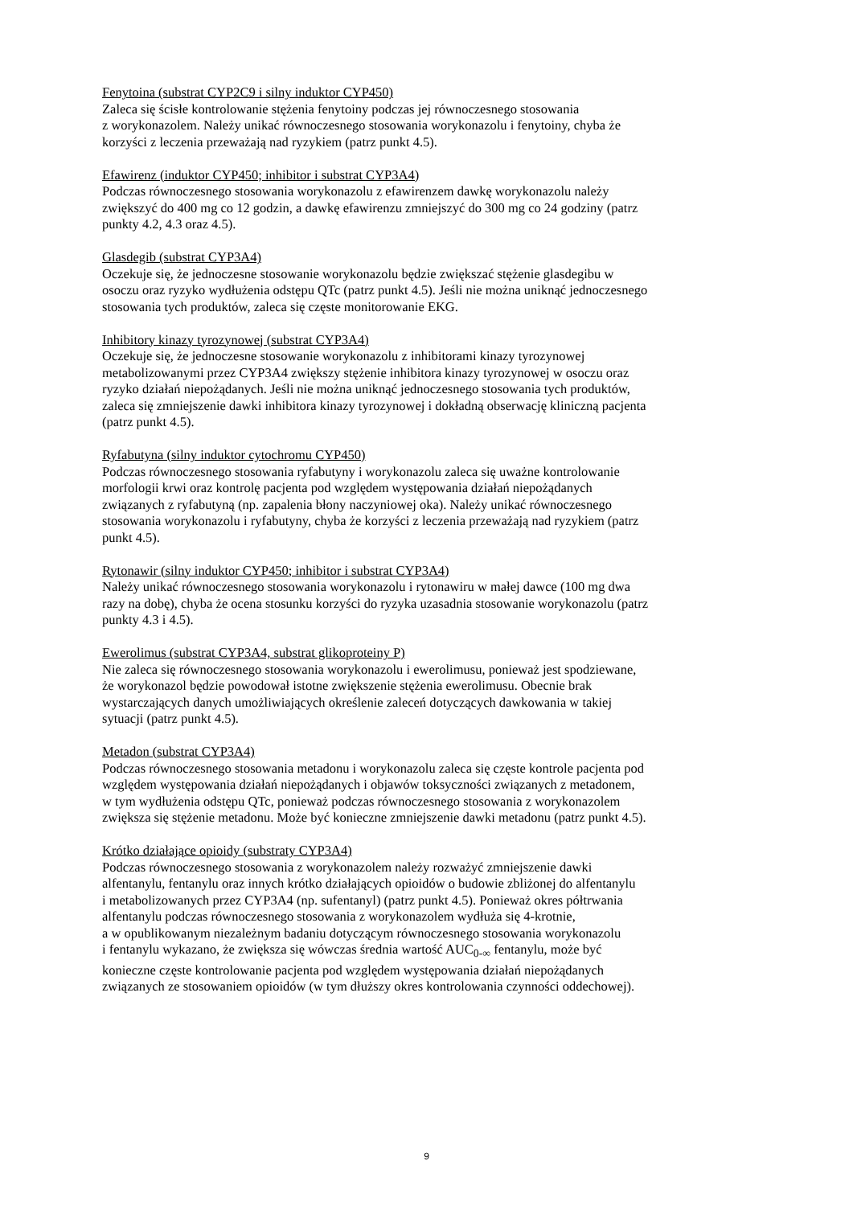Fenytoina (substrat CYP2C9 i silny induktor CYP450)
Zaleca się ścisłe kontrolowanie stężenia fenytoiny podczas jej równoczesnego stosowania
z worykonazolem. Należy unikać równoczesnego stosowania worykonazolu i fenytoiny, chyba że
korzyści z leczenia przeważają nad ryzykiem (patrz punkt 4.5).
Efawirenz (induktor CYP450; inhibitor i substrat CYP3A4)
Podczas równoczesnego stosowania worykonazolu z efawirenzem dawkę worykonazolu należy
zwiększyć do 400 mg co 12 godzin, a dawkę efawirenzu zmniejszyć do 300 mg co 24 godziny (patrz
punkty 4.2, 4.3 oraz 4.5).
Glasdegib (substrat CYP3A4)
Oczekuje się, że jednoczesne stosowanie worykonazolu będzie zwiększać stężenie glasdegibu w
osoczu oraz ryzyko wydłużenia odstępu QTc (patrz punkt 4.5). Jeśli nie można uniknąć jednoczesnego
stosowania tych produktów, zaleca się częste monitorowanie EKG.
Inhibitory kinazy tyrozynowej (substrat CYP3A4)
Oczekuje się, że jednoczesne stosowanie worykonazolu z inhibitorami kinazy tyrozynowej
metabolizowanymi przez CYP3A4 zwiększy stężenie inhibitora kinazy tyrozynowej w osoczu oraz
ryzyko działań niepożądanych. Jeśli nie można uniknąć jednoczesnego stosowania tych produktów,
zaleca się zmniejszenie dawki inhibitora kinazy tyrozynowej i dokładną obserwację kliniczną pacjenta
(patrz punkt 4.5).
Ryfabutyna (silny induktor cytochromu CYP450)
Podczas równoczesnego stosowania ryfabutyny i worykonazolu zaleca się uważne kontrolowanie
morfologii krwi oraz kontrolę pacjenta pod względem występowania działań niepożądanych
związanych z ryfabutyną (np. zapalenia błony naczyniowej oka). Należy unikać równoczesnego
stosowania worykonazolu i ryfabutyny, chyba że korzyści z leczenia przeważają nad ryzykiem (patrz
punkt 4.5).
Rytonawir (silny induktor CYP450; inhibitor i substrat CYP3A4)
Należy unikać równoczesnego stosowania worykonazolu i rytonawiru w małej dawce (100 mg dwa
razy na dobę), chyba że ocena stosunku korzyści do ryzyka uzasadnia stosowanie worykonazolu (patrz
punkty 4.3 i 4.5).
Ewerolimus (substrat CYP3A4, substrat glikoproteiny P)
Nie zaleca się równoczesnego stosowania worykonazolu i ewerolimusu, ponieważ jest spodziewane,
że worykonazol będzie powodował istotne zwiększenie stężenia ewerolimusu. Obecnie brak
wystarczających danych umożliwiających określenie zaleceń dotyczących dawkowania w takiej
sytuacji (patrz punkt 4.5).
Metadon (substrat CYP3A4)
Podczas równoczesnego stosowania metadonu i worykonazolu zaleca się częste kontrole pacjenta pod
względem występowania działań niepożądanych i objawów toksyczności związanych z metadonem,
w tym wydłużenia odstępu QTc, ponieważ podczas równoczesnego stosowania z worykonazolem
zwiększa się stężenie metadonu. Może być konieczne zmniejszenie dawki metadonu (patrz punkt 4.5).
Krótko działające opioidy (substraty CYP3A4)
Podczas równoczesnego stosowania z worykonazolem należy rozważyć zmniejszenie dawki
alfentanylu, fentanylu oraz innych krótko działających opioidów o budowie zbliżonej do alfentanylu
i metabolizowanych przez CYP3A4 (np. sufentanyl) (patrz punkt 4.5). Ponieważ okres półtrwania
alfentanylu podczas równoczesnego stosowania z worykonazolem wydłuża się 4-krotnie,
a w opublikowanym niezależnym badaniu dotyczącym równoczesnego stosowania worykonazolu
i fentanylu wykazano, że zwiększa się wówczas średnia wartość AUC<sub>0-∞</sub> fentanylu, może być
konieczne częste kontrolowanie pacjenta pod względem występowania działań niepożądanych
związanych ze stosowaniem opioidów (w tym dłuższy okres kontrolowania czynności oddechowej).
9